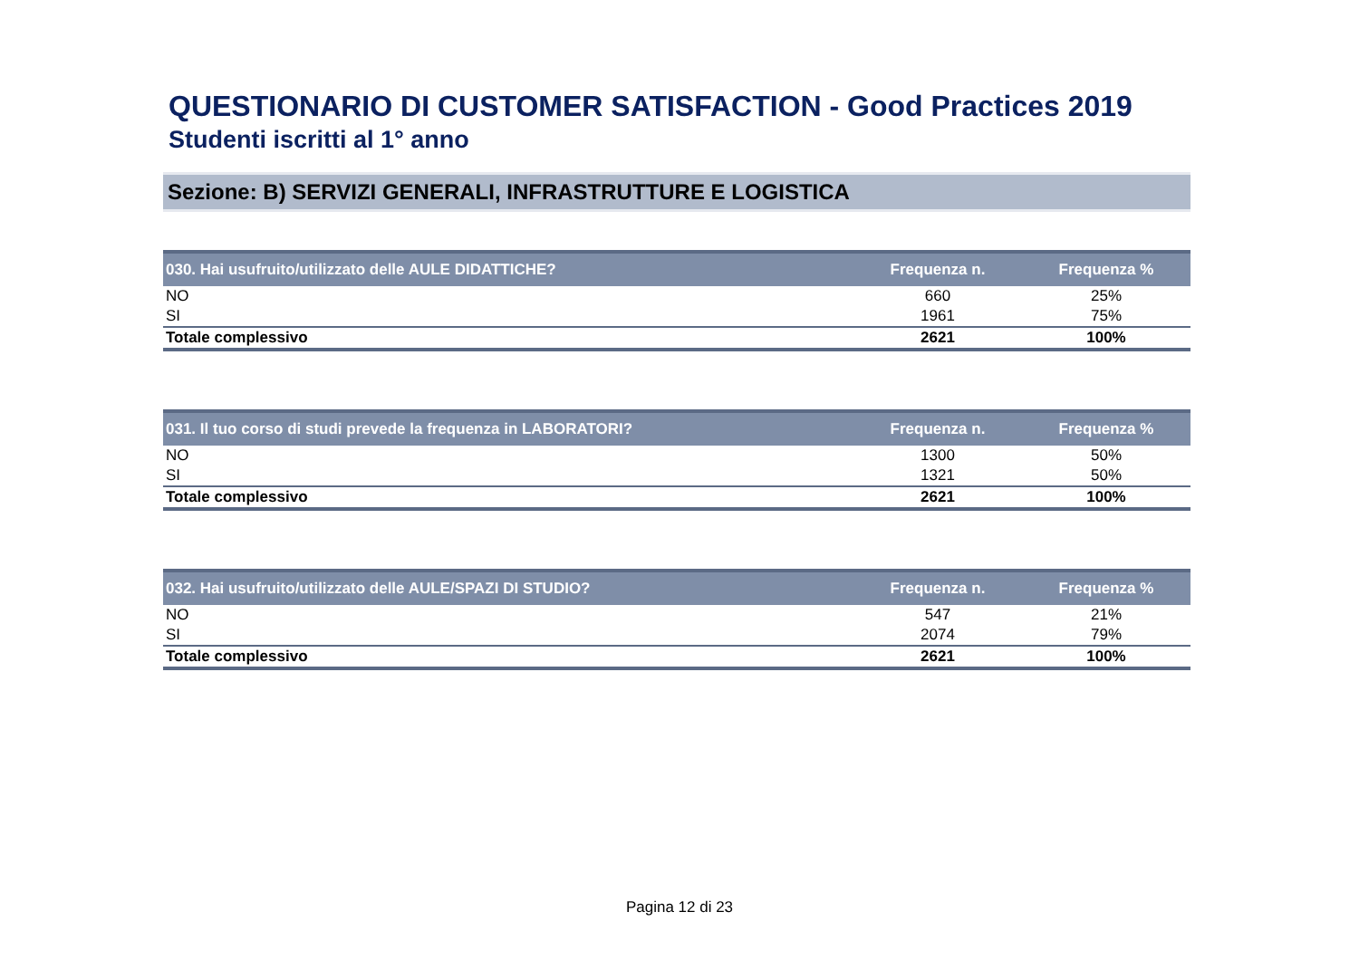QUESTIONARIO DI CUSTOMER SATISFACTION - Good Practices 2019
Studenti iscritti al 1° anno
Sezione: B) SERVIZI GENERALI, INFRASTRUTTURE E LOGISTICA
| 030. Hai usufruito/utilizzato delle AULE DIDATTICHE? | Frequenza n. | Frequenza % |
| --- | --- | --- |
| NO | 660 | 25% |
| SI | 1961 | 75% |
| Totale complessivo | 2621 | 100% |
| 031. Il tuo corso di studi prevede la frequenza in LABORATORI? | Frequenza n. | Frequenza % |
| --- | --- | --- |
| NO | 1300 | 50% |
| SI | 1321 | 50% |
| Totale complessivo | 2621 | 100% |
| 032. Hai usufruito/utilizzato delle AULE/SPAZI DI STUDIO? | Frequenza n. | Frequenza % |
| --- | --- | --- |
| NO | 547 | 21% |
| SI | 2074 | 79% |
| Totale complessivo | 2621 | 100% |
Pagina 12 di 23